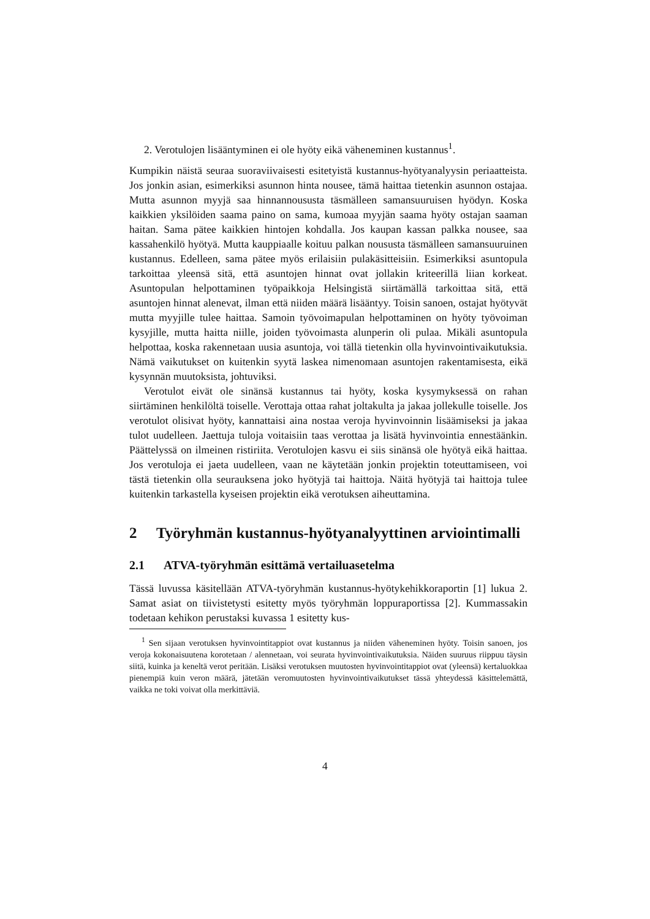2. Verotulojen lisääntyminen ei ole hyöty eikä väheneminen kustannus<sup>1</sup>.
Kumpikin näistä seuraa suoraviivaisesti esitetyistä kustannus-hyötyanalyysin periaatteista. Jos jonkin asian, esimerkiksi asunnon hinta nousee, tämä haittaa tietenkin asunnon ostajaa. Mutta asunnon myyjä saa hinnannoususta täsmälleen samansuuruisen hyödyn. Koska kaikkien yksilöiden saama paino on sama, kumoaa myyjän saama hyöty ostajan saaman haitan. Sama pätee kaikkien hintojen kohdalla. Jos kaupan kassan palkka nousee, saa kassahenkilö hyötyä. Mutta kauppiaalle koituu palkan noususta täsmälleen samansuuruinen kustannus. Edelleen, sama pätee myös erilaisiin pulakäsitteisiin. Esimerkiksi asuntopula tarkoittaa yleensä sitä, että asuntojen hinnat ovat jollakin kriteerillä liian korkeat. Asuntopulan helpottaminen työpaikkoja Helsingistä siirtämällä tarkoittaa sitä, että asuntojen hinnat alenevat, ilman että niiden määrä lisääntyy. Toisin sanoen, ostajat hyötyvät mutta myyjille tulee haittaa. Samoin työvoimapulan helpottaminen on hyöty työvoiman kysyjille, mutta haitta niille, joiden työvoimasta alunperin oli pulaa. Mikäli asuntopula helpottaa, koska rakennetaan uusia asuntoja, voi tällä tietenkin olla hyvinvointivaikutuksia. Nämä vaikutukset on kuitenkin syytä laskea nimenomaan asuntojen rakentamisesta, eikä kysynnän muutoksista, johtuviksi.
Verotulot eivät ole sinänsä kustannus tai hyöty, koska kysymyksessä on rahan siirtäminen henkilöltä toiselle. Verottaja ottaa rahat joltakulta ja jakaa jollekulle toiselle. Jos verotulot olisivat hyöty, kannattaisi aina nostaa veroja hyvinvoinnin lisäämiseksi ja jakaa tulot uudelleen. Jaettuja tuloja voitaisiin taas verottaa ja lisätä hyvinvointia ennestäänkin. Päättelyssä on ilmeinen ristiriita. Verotulojen kasvu ei siis sinänsä ole hyötyä eikä haittaa. Jos verotuloja ei jaeta uudelleen, vaan ne käytetään jonkin projektin toteuttamiseen, voi tästä tietenkin olla seurauksena joko hyötyjä tai haittoja. Näitä hyötyjä tai haittoja tulee kuitenkin tarkastella kyseisen projektin eikä verotuksen aiheuttamina.
2 Työryhmän kustannus-hyötyanalyyttinen arviointimalli
2.1 ATVA-työryhmän esittämä vertailuasetelma
Tässä luvussa käsitellään ATVA-työryhmän kustannus-hyötykehikkoraportin [1] lukua 2. Samat asiat on tiivistetysti esitetty myös työryhmän loppuraportissa [2]. Kummassakin todetaan kehikon perustaksi kuvassa 1 esitetty kus-
<sup>1</sup> Sen sijaan verotuksen hyvinvointitappiot ovat kustannus ja niiden väheneminen hyöty. Toisin sanoen, jos veroja kokonaisuutena korotetaan / alennetaan, voi seurata hyvinvointivaikutuksia. Näiden suuruus riippuu täysin siitä, kuinka ja keneltä verot peritään. Lisäksi verotuksen muutosten hyvinvointitappiot ovat (yleensä) kertaluokkaa pienempiä kuin veron määrä, jätetään veromuutosten hyvinvointivaikutukset tässä yhteydessä käsittelemättä, vaikka ne toki voivat olla merkittäviä.
4